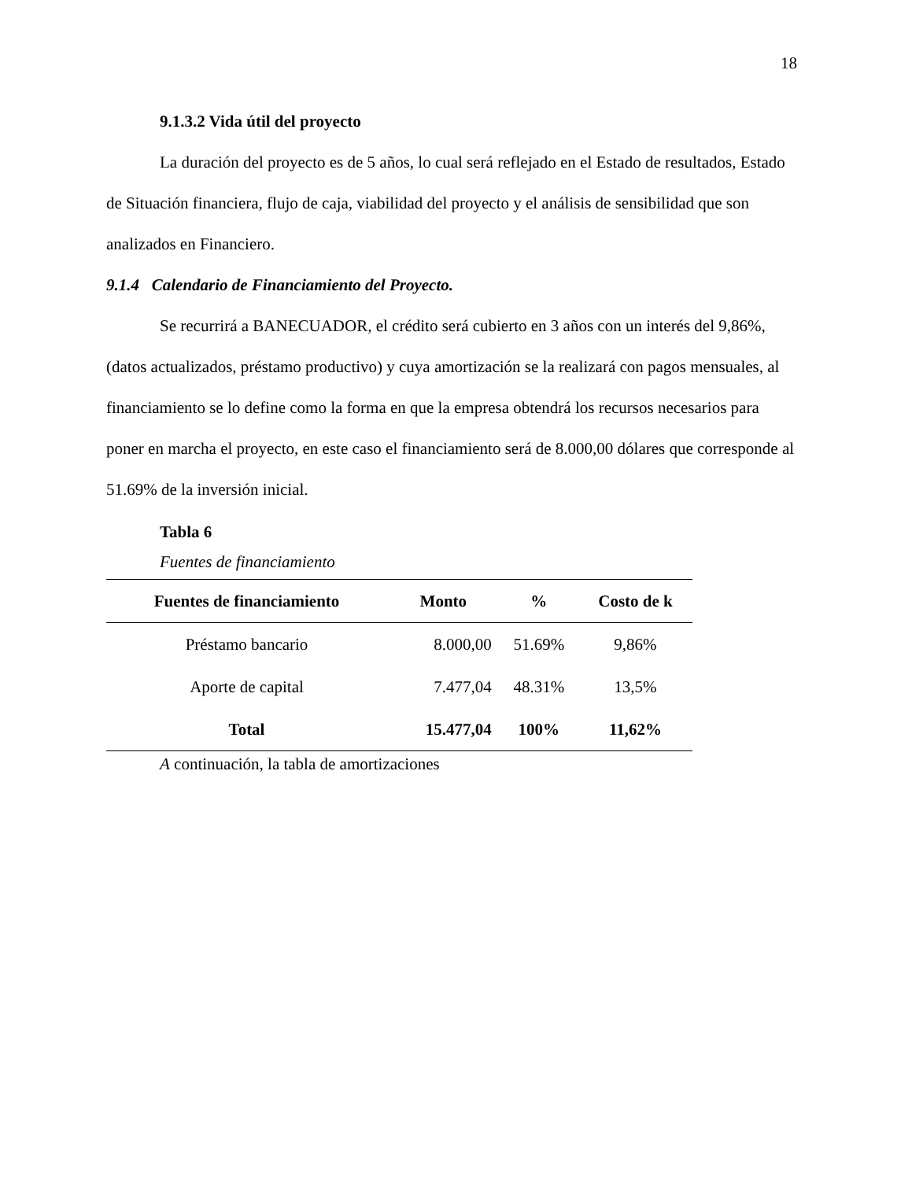18
9.1.3.2 Vida útil del proyecto
La duración del proyecto es de 5 años, lo cual será reflejado en el Estado de resultados, Estado de Situación financiera, flujo de caja, viabilidad del proyecto y el análisis de sensibilidad que son analizados en Financiero.
9.1.4 Calendario de Financiamiento del Proyecto.
Se recurrirá a BANECUADOR, el crédito será cubierto en 3 años con un interés del 9,86%, (datos actualizados, préstamo productivo) y cuya amortización se la realizará con pagos mensuales, al financiamiento se lo define como la forma en que la empresa obtendrá los recursos necesarios para poner en marcha el proyecto, en este caso el financiamiento será de 8.000,00 dólares que corresponde al 51.69% de la inversión inicial.
Tabla 6
Fuentes de financiamiento
| Fuentes de financiamiento | Monto | % | Costo de k |
| --- | --- | --- | --- |
| Préstamo bancario | 8.000,00 | 51.69% | 9,86% |
| Aporte de capital | 7.477,04 | 48.31% | 13,5% |
| Total | 15.477,04 | 100% | 11,62% |
A continuación, la tabla de amortizaciones